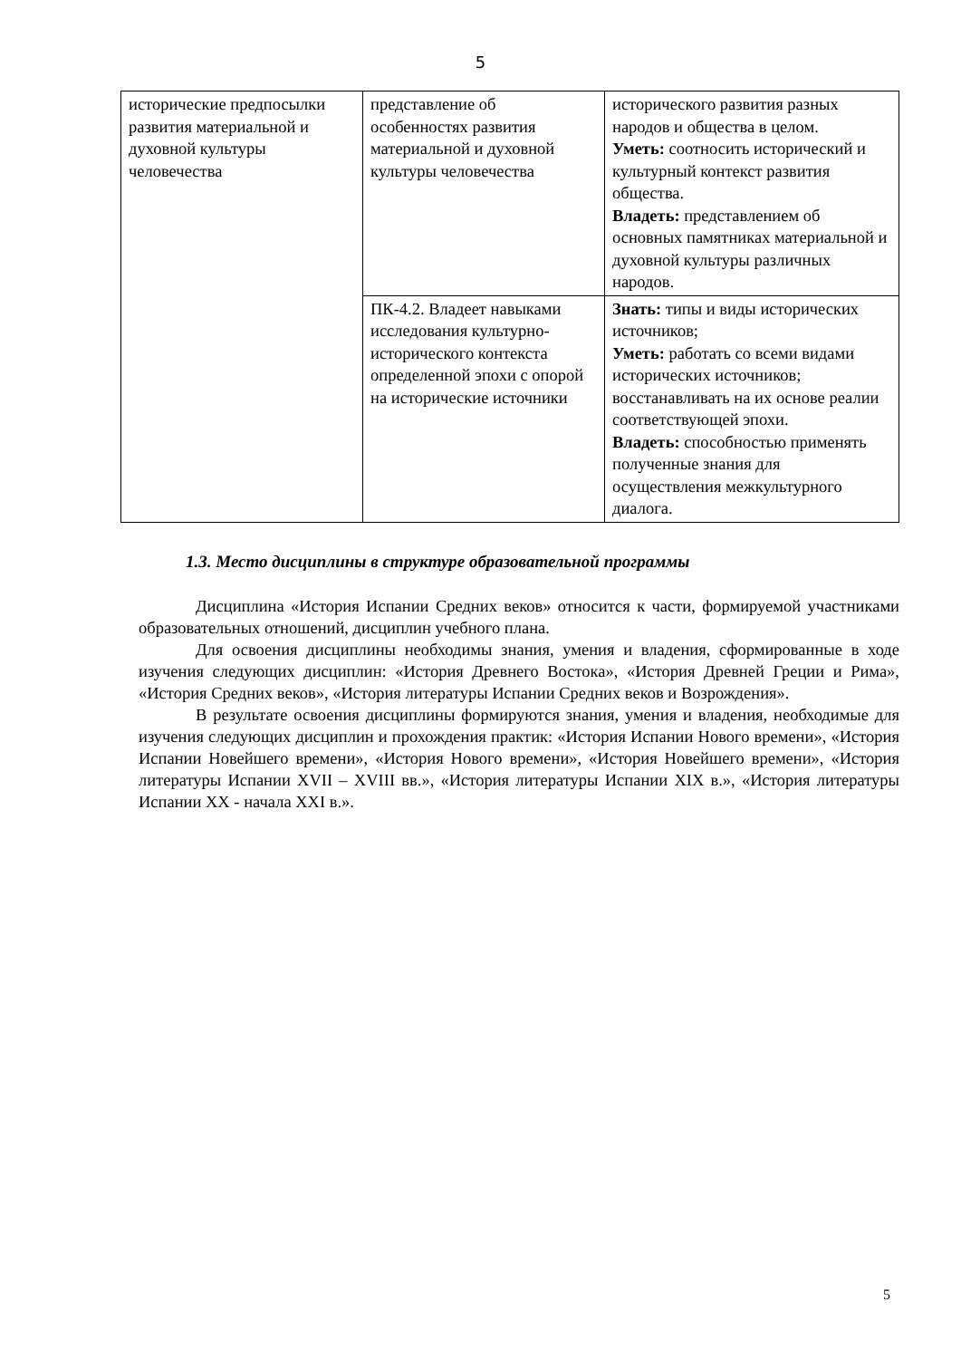5
| исторические предпосылки развития материальной и духовной культуры человечества | представление об особенностях развития материальной и духовной культуры человечества | исторического развития разных народов и общества в целом. Уметь: соотносить исторический и культурный контекст развития общества. Владеть: представлением об основных памятниках материальной и духовной культуры различных народов. |
| | ПК-4.2. Владеет навыками исследования культурно-исторического контекста определенной эпохи с опорой на исторические источники | Знать: типы и виды исторических источников; Уметь: работать со всеми видами исторических источников; восстанавливать на их основе реалии соответствующей эпохи. Владеть: способностью применять полученные знания для осуществления межкультурного диалога. |
1.3. Место дисциплины в структуре образовательной программы
Дисциплина «История Испании Средних веков» относится к части, формируемой участниками образовательных отношений, дисциплин учебного плана.
Для освоения дисциплины необходимы знания, умения и владения, сформированные в ходе изучения следующих дисциплин: «История Древнего Востока», «История Древней Греции и Рима», «История Средних веков», «История литературы Испании Средних веков и Возрождения».
В результате освоения дисциплины формируются знания, умения и владения, необходимые для изучения следующих дисциплин и прохождения практик: «История Испании Нового времени», «История Испании Новейшего времени», «История Нового времени», «История Новейшего времени», «История литературы Испании XVII – XVIII вв.», «История литературы Испании XIX в.», «История литературы Испании XX - начала XXI в.».
5